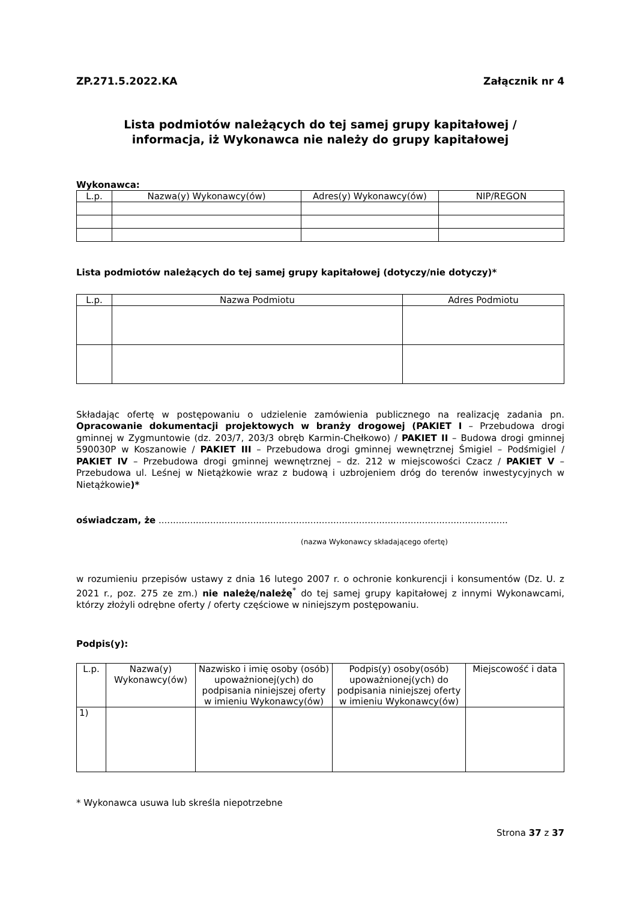ZP.271.5.2022.KA Załącznik nr 4
Lista podmiotów należących do tej samej grupy kapitałowej /
informacja, iż Wykonawca nie należy do grupy kapitałowej
Wykonawca:
| L.p. | Nazwa(y) Wykonawcy(ów) | Adres(y) Wykonawcy(ów) | NIP/REGON |
| --- | --- | --- | --- |
Lista podmiotów należących do tej samej grupy kapitałowej (dotyczy/nie dotyczy)*
| L.p. | Nazwa Podmiotu | Adres Podmiotu |
| --- | --- | --- |
Składając ofertę w postępowaniu o udzielenie zamówienia publicznego na realizację zadania pn. Opracowanie dokumentacji projektowych w branży drogowej (PAKIET I – Przebudowa drogi gminnej w Zygmuntowie (dz. 203/7, 203/3 obręb Karmin-Chełkowo) / PAKIET II – Budowa drogi gminnej 590030P w Koszanowie / PAKIET III – Przebudowa drogi gminnej wewnętrznej Śmigiel – Podśmigiel / PAKIET IV – Przebudowa drogi gminnej wewnętrznej – dz. 212 w miejscowości Czacz / PAKIET V – Przebudowa ul. Leśnej w Nietążkowie wraz z budową i uzbrojeniem dróg do terenów inwestycyjnych w Nietążkowie)*
oświadczam, że ..........................................................................................................................
(nazwa Wykonawcy składającego ofertę)
w rozumieniu przepisów ustawy z dnia 16 lutego 2007 r. o ochronie konkurencji i konsumentów (Dz. U. z 2021 r., poz. 275 ze zm.) nie należę/należę<sup>*</sup> do tej samej grupy kapitałowej z innymi Wykonawcami, którzy złożyli odrębne oferty / oferty częściowe w niniejszym postępowaniu.
Podpis(y):
| L.p. | Nazwa(y) Wykonawcy(ów) | Nazwisko i imię osoby (osób) upoważnionej(ych) do podpisania niniejszej oferty w imieniu Wykonawcy(ów) | Podpis(y) osoby(osób) upoważnionej(ych) do podpisania niniejszej oferty w imieniu Wykonawcy(ów) | Miejscowość i data |
| --- | --- | --- | --- | --- |
| 1) | | | | |
* Wykonawca usuwa lub skreśla niepotrzebne
Strona 37 z 37